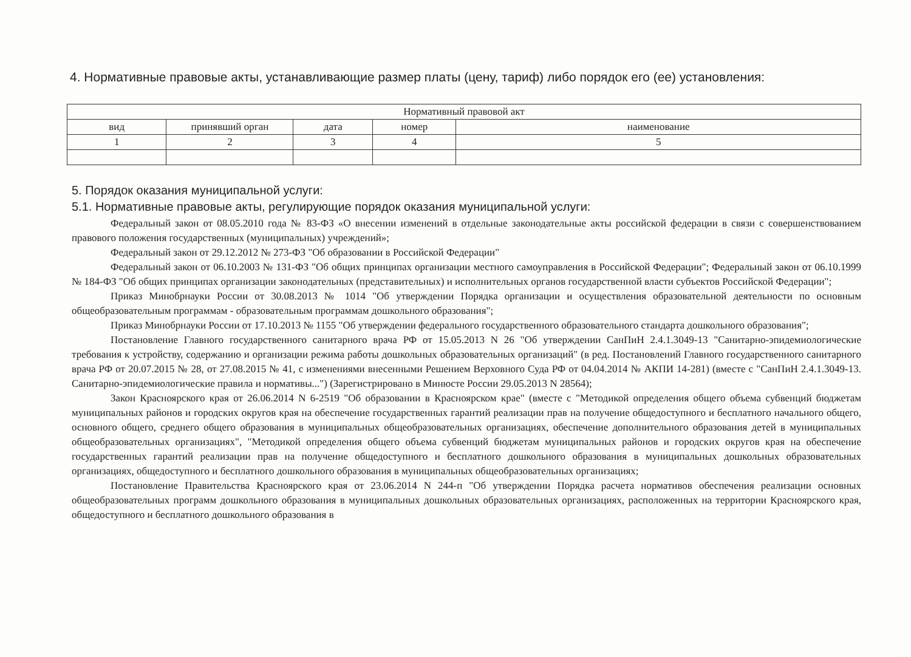4. Нормативные правовые акты, устанавливающие размер платы (цену, тариф) либо порядок его (ее) установления:
| Нормативный правовой акт | | | | |
| --- | --- | --- | --- | --- |
| вид | принявший орган | дата | номер | наименование |
| 1 | 2 | 3 | 4 | 5 |
5. Порядок оказания муниципальной услуги:
5.1. Нормативные правовые акты, регулирующие порядок оказания муниципальной услуги:
Федеральный закон от 08.05.2010 года № 83-ФЗ «О внесении изменений в отдельные законодательные акты российской федерации в связи с совершенствованием правового положения государственных (муниципальных) учреждений»;
Федеральный закон от 29.12.2012 № 273-ФЗ "Об образовании в Российской Федерации"
Федеральный закон от 06.10.2003 № 131-ФЗ "Об общих принципах организации местного самоуправления в Российской Федерации"; Федеральный закон от 06.10.1999 № 184-ФЗ "Об общих принципах организации законодательных (представительных) и исполнительных органов государственной власти субъектов Российской Федерации";
Приказ Минобрнауки России от 30.08.2013 № 1014 "Об утверждении Порядка организации и осуществления образовательной деятельности по основным общеобразовательным программам - образовательным программам дошкольного образования";
Приказ Минобрнауки России от 17.10.2013 № 1155 "Об утверждении федерального государственного образовательного стандарта дошкольного образования";
Постановление Главного государственного санитарного врача РФ от 15.05.2013 N 26 "Об утверждении СанПиН 2.4.1.3049-13 "Санитарно-эпидемиологические требования к устройству, содержанию и организации режима работы дошкольных образовательных организаций" (в ред. Постановлений Главного государственного санитарного врача РФ от 20.07.2015 № 28, от 27.08.2015 № 41, с изменениями внесенными Решением Верховного Суда РФ от 04.04.2014 № АКПИ 14-281) (вместе с "СанПиН 2.4.1.3049-13. Санитарно-эпидемиологические правила и нормативы...") (Зарегистрировано в Минюсте России 29.05.2013 N 28564);
Закон Красноярского края от 26.06.2014 N 6-2519 "Об образовании в Красноярском крае" (вместе с "Методикой определения общего объема субвенций бюджетам муниципальных районов и городских округов края на обеспечение государственных гарантий реализации прав на получение общедоступного и бесплатного начального общего, основного общего, среднего общего образования в муниципальных общеобразовательных организациях, обеспечение дополнительного образования детей в муниципальных общеобразовательных организациях", "Методикой определения общего объема субвенций бюджетам муниципальных районов и городских округов края на обеспечение государственных гарантий реализации прав на получение общедоступного и бесплатного дошкольного образования в муниципальных дошкольных образовательных организациях, общедоступного и бесплатного дошкольного образования в муниципальных общеобразовательных организациях;
Постановление Правительства Красноярского края от 23.06.2014 N 244-п "Об утверждении Порядка расчета нормативов обеспечения реализации основных общеобразовательных программ дошкольного образования в муниципальных дошкольных образовательных организациях, расположенных на территории Красноярского края, общедоступного и бесплатного дошкольного образования в